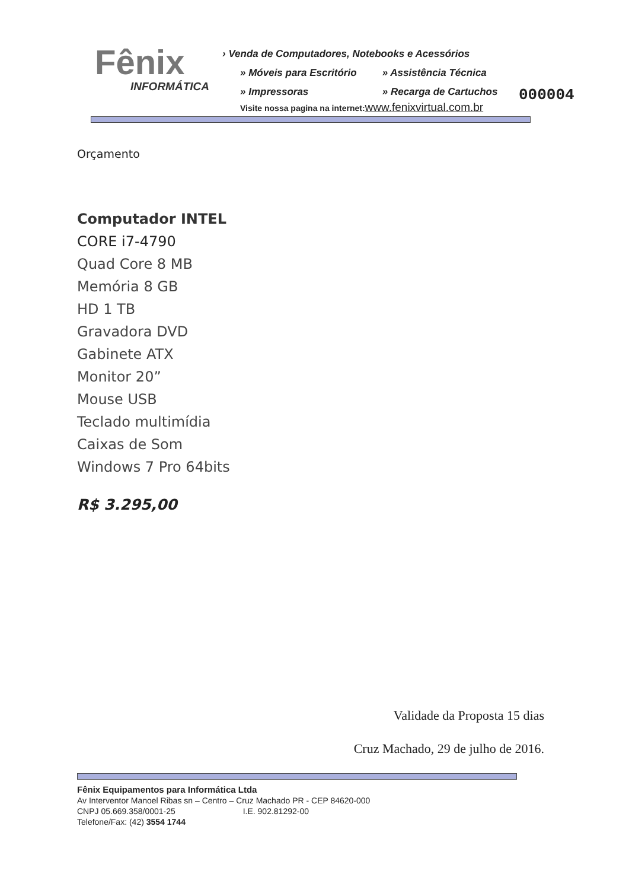Fênix
INFORMÁTICA
› Venda de Computadores, Notebooks e Acessórios
» Móveis para Escritório » Assistência Técnica
» Impressoras » Recarga de Cartuchos
Visite nossa pagina na internet:www.fenixvirtual.com.br
000004
Orçamento
Computador INTEL
CORE i7-4790
Quad Core 8 MB
Memória 8 GB
HD 1 TB
Gravadora DVD
Gabinete ATX
Monitor 20”
Mouse USB
Teclado multimídia
Caixas de Som
Windows 7 Pro 64bits
R$ 3.295,00
Validade da Proposta 15 dias
Cruz Machado, 29 de julho de 2016.
Fênix Equipamentos para Informática Ltda
Av Interventor Manoel Ribas sn – Centro – Cruz Machado PR - CEP 84620-000
CNPJ 05.669.358/0001-25 I.E. 902.81292-00
Telefone/Fax: (42) 3554 1744